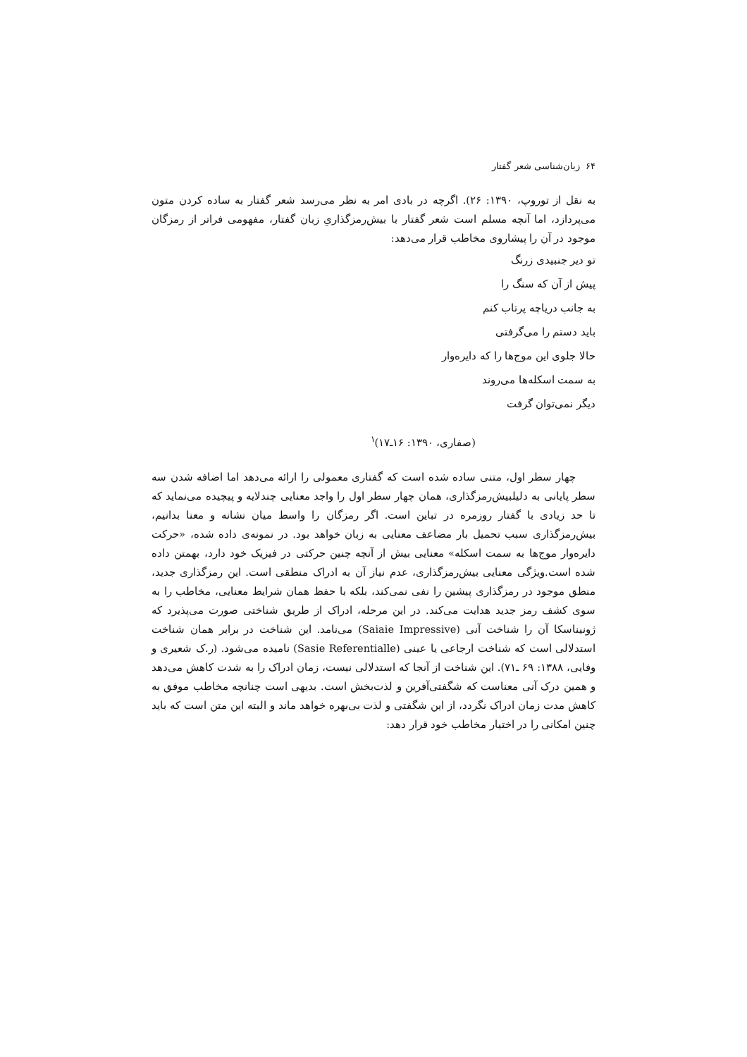۶۴ زبان‌شناسی شعر گفتار
به نقل از توروپ، ۱۳۹۰: ۲۶). اگرچه در بادی امر به نظر می‌رسد شعر گفتار به ساده کردن متون می‌پردازد، اما آنچه مسلم است شعر گفتار با بیش‌رمزگذاریِ زبان گفتار، مفهومی فراتر از رمزگان موجود در آن را پیشاروی مخاطب قرار می‌دهد:
تو دیر جنبیدی زرنگ
پیش از آن که سنگ را
به جانب دریاچه پرتاب کنم
باید دستم را می‌گرفتی
حالا جلوی این موج‌ها را که دایره‌وار
به سمت اسکله‌ها می‌روند
دیگر نمی‌توان گرفت
(صفاری، ۱۳۹۰: ۱۶ـ۱۷)<sup>۱</sup>
چهار سطر اول، متنی ساده شده است که گفتاری معمولی را ارائه می‌دهد اما اضافه شدن سه سطر پایانی به دلیلبیش‌رمزگذاری، همان چهار سطر اول را واجد معنایی چندلایه و پیچیده می‌نماید که تا حد زیادی با گفتار روزمره در تباین است. اگر رمزگان را واسط میان نشانه و معنا بدانیم، بیش‌رمزگذاری سبب تحمیل بار مضاعف معنایی به زبان خواهد بود. در نمونه‌ی داده شده، «حرکت دایره‌وار موج‌ها به سمت اسکله» معنایی بیش از آنچه چنین حرکتی در فیزیک خود دارد، بهمتن داده شده است.ویژگی معنایی بیش‌رمزگذاری، عدم نیاز آن به ادراک منطقی است. این رمزگذاری جدید، منطق موجود در رمزگذاری پیشین را نفی نمی‌کند، بلکه با حفظ همان شرایط معنایی، مخاطب را به سوی کشف رمز جدید هدایت می‌کند. در این مرحله، ادراک از طریق شناختی صورت می‌پذیرد که ژونیناسکا آن را شناخت آنی (Saiaie Impressive) می‌نامد. این شناخت در برابر همان شناخت استدلالی است که شناخت ارجاعی یا عینی (Sasie Referentialle) نامیده می‌شود. (ر.ک شعیری و وفایی، ۱۳۸۸: ۶۹ ـ۷۱). این شناخت از آنجا که استدلالی نیست، زمان ادراک را به شدت کاهش می‌دهد و همین درک آنی معناست که شگفتی‌آفرین و لذت‌بخش است. بدیهی است چنانچه مخاطب موفق به کاهش مدت زمان ادراک نگردد، از این شگفتی و لذت بی‌بهره خواهد ماند و البته این متن است که باید چنین امکانی را در اختیار مخاطب خود قرار دهد: